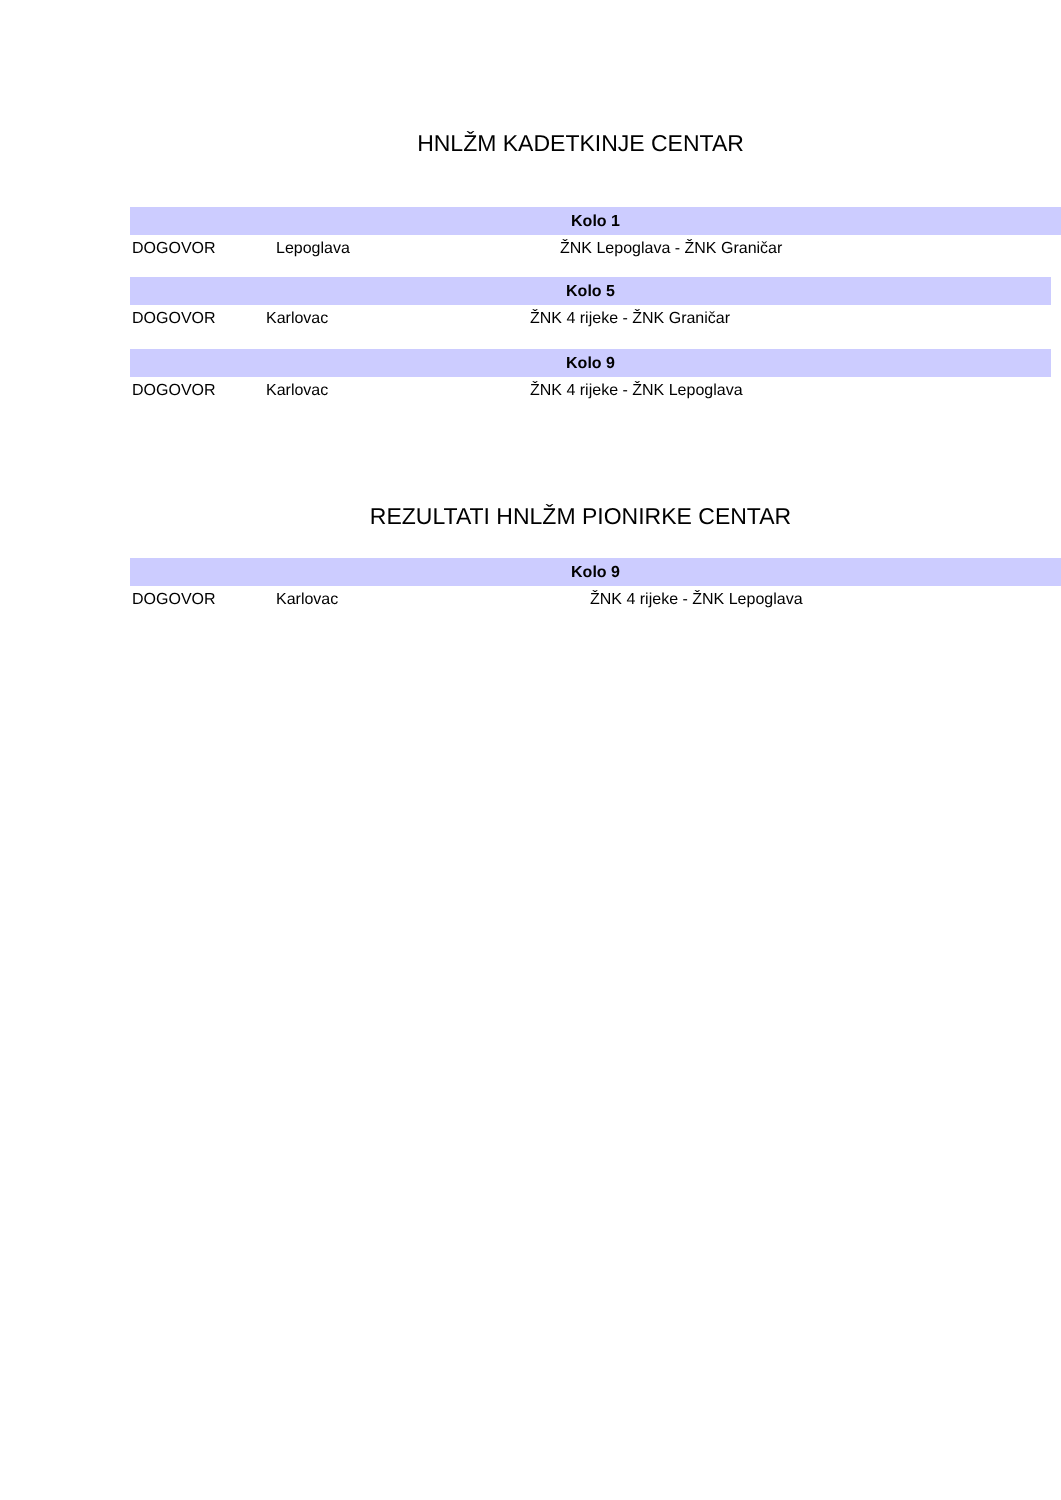HNLŽM KADETKINJE CENTAR
| Kolo 1 | | |
| --- | --- | --- |
| DOGOVOR | Lepoglava | ŽNK Lepoglava - ŽNK Graničar |
| Kolo 5 | | |
| --- | --- | --- |
| DOGOVOR | Karlovac | ŽNK 4 rijeke - ŽNK Graničar |
| Kolo 9 | | |
| --- | --- | --- |
| DOGOVOR | Karlovac | ŽNK 4 rijeke - ŽNK Lepoglava |
REZULTATI HNLŽM PIONIRKE CENTAR
| Kolo 9 | | |
| --- | --- | --- |
| DOGOVOR | Karlovac | ŽNK 4 rijeke - ŽNK Lepoglava |